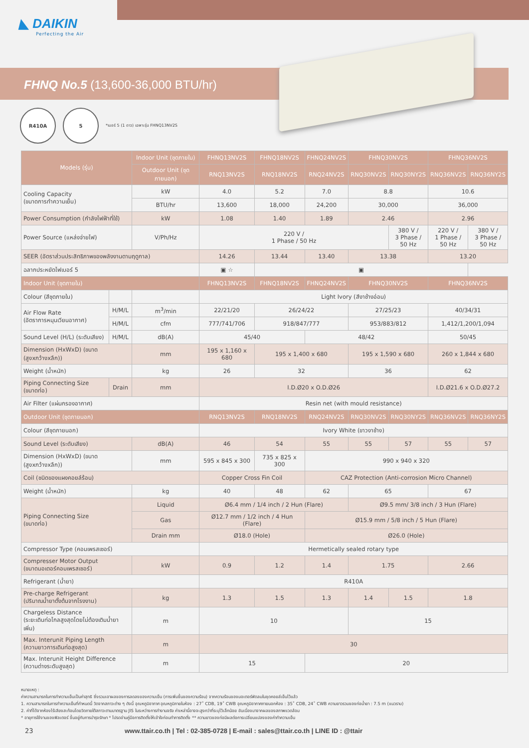◣ DAIKIN
Perfecting the Air
FHNQ No.5 (13,600-36,000 BTU/hr)
R410A 5
*เบอร์ 5 (1 ดาว) เฉพาะรุ่น FHNQ13NV2S
| Models (รุ่น) | | Indoor Unit (ชุดภายใน) | FHNQ13NV2S | FHNQ18NV2S | FHNQ24NV2S | FHNQ30NV2S | | FHNQ36NV2S | |
| --- | --- | --- | --- | --- | --- | --- | --- | --- | --- |
| | | Outdoor Unit (ชุดภายนอก) | RNQ13NV2S | RNQ18NV2S | RNQ24NV2S | RNQ30NV2S | RNQ30NY2S | RNQ36NV2S | RNQ36NY2S |
| Cooling Capacity (ขนาดการทำความเย็น) | | kW | 4.0 | 5.2 | 7.0 | 8.8 | | 10.6 | |
| | | BTU/hr | 13,600 | 18,000 | 24,200 | 30,000 | | 36,000 | |
| Power Consumption (กำลังไฟฟ้าที่ใช้) | | kW | 1.08 | 1.40 | 1.89 | 2.46 | | 2.96 | |
| Power Source (แหล่งจ่ายไฟ) | | V/Ph/Hz | 220 V / 1 Phase / 50 Hz | | | | 380 V / 3 Phase / 50 Hz | 220 V / 1 Phase / 50 Hz | 380 V / 3 Phase / 50 Hz |
| SEER (อัตราส่วนประสิทธิภาพของพลังงานตามฤดูกาล) | | | 14.26 | 13.44 | 13.40 | 13.38 | | 13.20 | |
| ฉลากประหยัดไฟเบอร์ 5 | | | ▣ ☆ | ▣ | | | | | |
| Indoor Unit (ชุดภายใน) | | | FHNQ13NV2S | FHNQ18NV2S | FHNQ24NV2S | FHNQ30NV2S | | FHNQ36NV2S | |
| Colour (สีชุดภายใน) | | | Light Ivory (สีงาช้างอ่อน) | | | | | | |
| Air Flow Rate (อัตราการหมุนเวียนอากาศ) | H/M/L | m<sup>3</sup>/min | 22/21/20 | 26/24/22 | | 27/25/23 | | 40/34/31 | |
| | H/M/L | cfm | 777/741/706 | 918/847/777 | | 953/883/812 | | 1,412/1,200/1,094 | |
| Sound Level (H/L) (ระดับเสียง) | H/M/L | dB(A) | 45/40 | | 48/42 | | | 50/45 | |
| Dimension (HxWxD) (ขนาด (สูงxกว้างxลึก)) | | mm | 195 x 1,160 x 680 | 195 x 1,400 x 680 | | 195 x 1,590 x 680 | | 260 x 1,844 x 680 | |
| Weight (น้ำหนัก) | | kg | 26 | 32 | | 36 | | 62 | |
| Piping Connecting Size (ขนาดท่อ) | Drain | mm | I.D.Ø20 x O.D.Ø26 | | | | | I.D.Ø21.6 x O.D.Ø27.2 | |
| Air Filter (แผ่นกรองอากาศ) | | | Resin net (with mould resistance) | | | | | | |
| Outdoor Unit (ชุดภายนอก) | | | RNQ13NV2S | RNQ18NV2S | RNQ24NV2S | RNQ30NV2S | RNQ30NY2S | RNQ36NV2S | RNQ36NY2S |
| Colour (สีชุดภายนอก) | | | Ivory White (ขาวงาช้าง) | | | | | | |
| Sound Level (ระดับเสียง) | | dB(A) | 46 | 54 | 55 | 55 | 57 | 55 | 57 |
| Dimension (HxWxD) (ขนาด (สูงxกว้างxลึก)) | | mm | 595 x 845 x 300 | 735 x 825 x 300 | 990 x 940 x 320 | | | | |
| Coil (ชนิดของแผงคอยล์ร้อน) | | | Copper Cross Fin Coil | | CAZ Protection (Anti-corrosion Micro Channel) | | | | |
| Weight (น้ำหนัก) | | kg | 40 | 48 | 62 | 65 | | 67 | |
| Piping Connecting Size (ขนาดท่อ) | | Liquid | Ø6.4 mm / 1/4 inch / 2 Hun (Flare) | | | Ø9.5 mm/ 3/8 inch / 3 Hun (Flare) | | | |
| | | Gas | Ø12.7 mm / 1/2 inch / 4 Hun (Flare) | | Ø15.9 mm / 5/8 inch / 5 Hun (Flare) | | | | |
| | | Drain mm | Ø18.0 (Hole) | | Ø26.0 (Hole) | | | | |
| Compressor Type (คอมเพรสเซอร์) | | | Hermetically sealed rotary type | | | | | | |
| Compresser Motor Output (ขนาดมอเตอร์คอมเพรสเซอร์) | | kW | 0.9 | 1.2 | 1.4 | 1.75 | | 2.66 | |
| Refrigerant (น้ำยา) | | | R410A | | | | | | |
| Pre-charge Refrigerant (ปริมาณน้ำยาตั้งต้นจากโรงงาน) | | kg | 1.3 | 1.5 | 1.3 | 1.4 | 1.5 | 1.8 | |
| Chargeless Distance (ระยะเดินท่อไกลสูงสุดโดยไม่ต้องเติมน้ำยาเพิ่ม) | | m | 10 | | | 15 | | | |
| Max. Interunit Piping Length (ความยาวการเดินท่อสูงสุด) | | m | 30 | | | | | | |
| Max. Interunit Height Difference (ความต่างระดับสูงสุด) | | m | 15 | | 20 | | | | |
หมายเหตุ :
ค่าความสามารถในการทำความเย็นเป็นค่าสุทธิ ซึ่งรวมเอาผลของการลดลงของความเย็น (การเพิ่มขึ้นของความร้อน) จากความร้อนของมอเตอร์พัดลมในชุดคอยล์เย็นไว้แล้ว
1. ความสามารถในการทำความเย็นที่กำหนดนี้ วัดจากสภาวะต่าง ๆ ดังนี้ อุณหภูมิอากาศ อุณหภูมิภายในห้อง : 27˚ CDB, 19˚ CWB อุณหภูมิอากาศภายนอกห้อง : 35˚ CDB, 24˚ CWB ความยาวรวมของท่อน้ำยา : 7.5 m (แนวราบ)
2. ค่าที่ได้จากห้องไร้เสียงสะท้อนโดยวัดภายใต้สภาวะตามมาตรฐาน JIS ในระหว่างการทำงานจริง ค่าเหล่านี้อาจจะสูงกว่าที่ระบุไว้เล็กน้อย อันเนื่องมาจากผลของสภาพแวดล้อม
* อายุการใช้งานของฟิลเตอร์ ขึ้นอยู่กับการบำรุงรักษา * โปรดอ่านคู่มือการติดตั้งให้เข้าใจก่อนทำการติดตั้ง ** ความยาวของท่อมีผลต่อการเปลี่ยนแปลงของค่าทำความเย็น
23 www.ttair.co.th | Tel : 02-385-0728 | E-mail : sales@ttair.co.th | LINE ID : @ttair